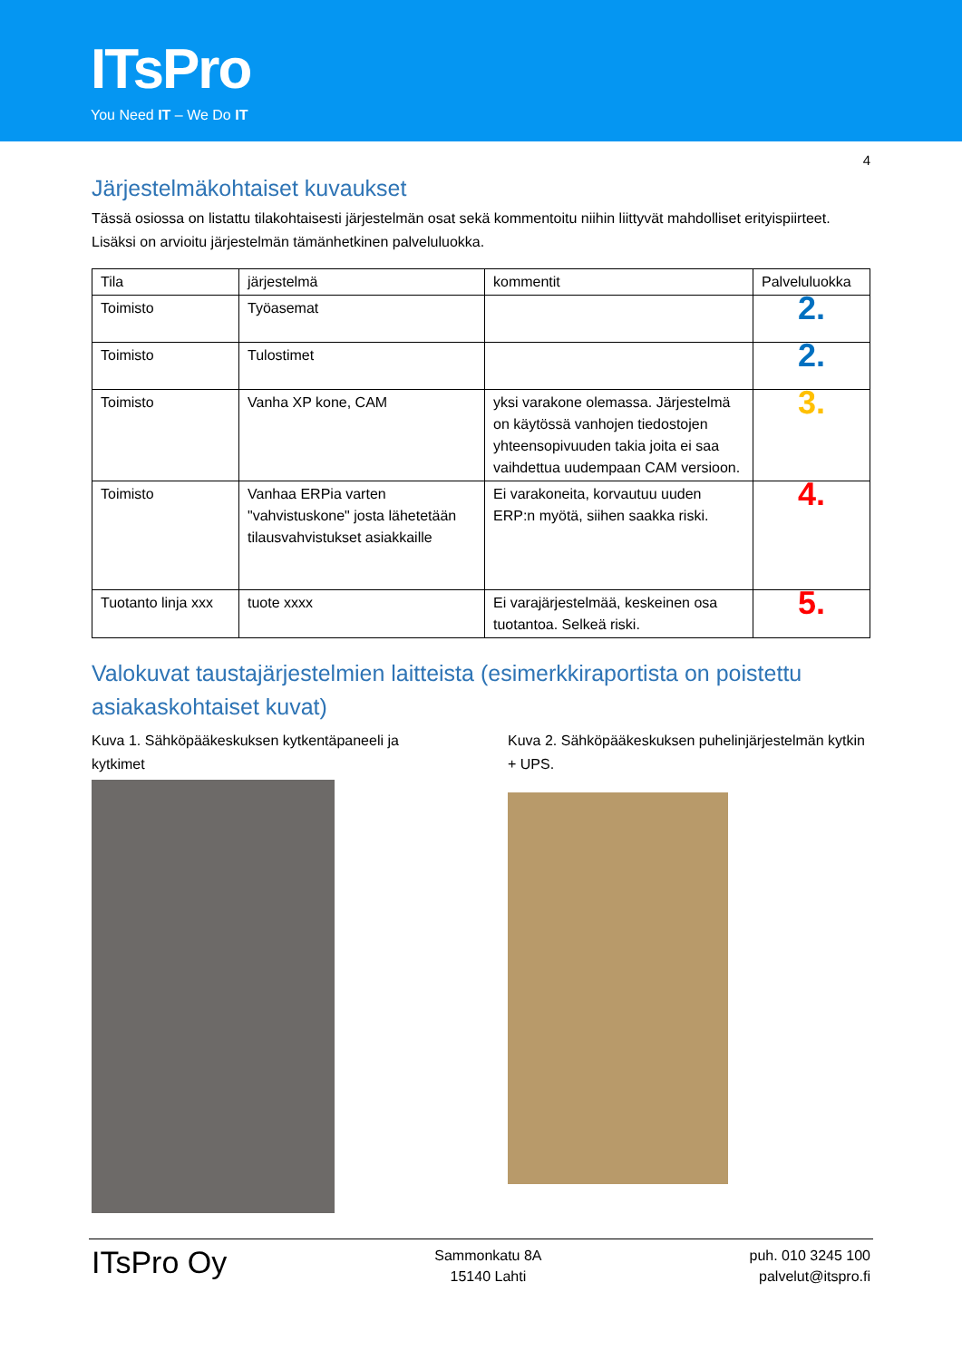ITsPro
You Need IT – We Do IT
4
Järjestelmäkohtaiset kuvaukset
Tässä osiossa on listattu tilakohtaisesti järjestelmän osat sekä kommentoitu niihin liittyvät mahdolliset erityispiirteet. Lisäksi on arvioitu järjestelmän tämänhetkinen palveluluokka.
| Tila | järjestelmä | kommentit | Palveluluokka |
| --- | --- | --- | --- |
| Toimisto | Työasemat | | 2. |
| Toimisto | Tulostimet | | 2. |
| Toimisto | Vanha XP kone, CAM | yksi varakone olemassa. Järjestelmä on käytössä vanhojen tiedostojen yhteensopivuuden takia joita ei saa vaihdettua uudempaan CAM versioon. | 3. |
| Toimisto | Vanhaa ERPia varten "vahvistuskone" josta lähetetään tilausvahvistukset asiakkaille | Ei varakoneita, korvautuu uuden ERP:n myötä, siihen saakka riski. | 4. |
| Tuotanto linja xxx | tuote xxxx | Ei varajärjestelmää, keskeinen osa tuotantoa. Selkeä riski. | 5. |
Valokuvat taustajärjestelmien laitteista (esimerkkiraportista on poistettu asiakaskohtaiset kuvat)
Kuva 1. Sähköpääkeskuksen kytkentäpaneeli ja kytkimet
Kuva 2. Sähköpääkeskuksen puhelinjärjestelmän kytkin + UPS.
ITsPro Oy
Sammonkatu 8A
15140 Lahti
puh. 010 3245 100
palvelut@itspro.fi